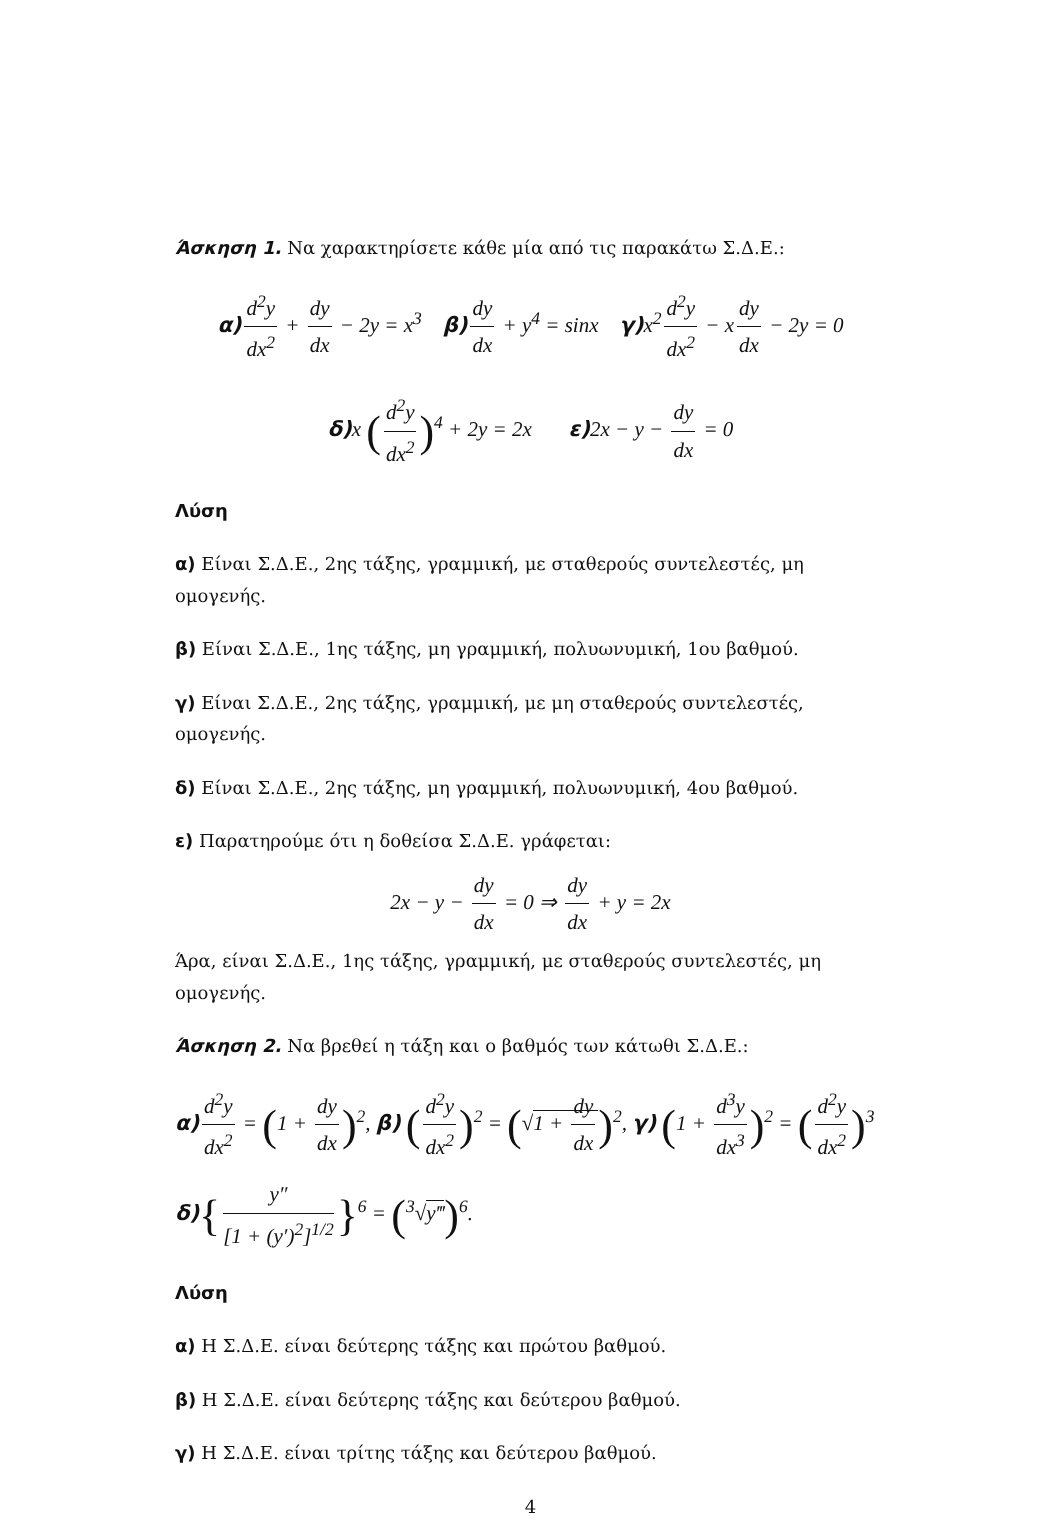Άσκηση 1. Να χαρακτηρίσετε κάθε μία από τις παρακάτω Σ.Δ.Ε.:
α) d<sup>2</sup>y dx<sup>2</sup> + dy dx − 2y = x<sup>3</sup> β) dy dx + y<sup>4</sup> = sinx γ) x<sup>2</sup> d<sup>2</sup>y dx<sup>2</sup> − x dy dx − 2y = 0
δ) x (d<sup>2</sup>y dx<sup>2</sup>)<sup>4</sup> + 2y = 2x ε) 2x − y − dy dx = 0
Λύση
α) Είναι Σ.Δ.Ε., 2ης τάξης, γραμμική, με σταθερούς συντελεστές, μη ομογενής.
β) Είναι Σ.Δ.Ε., 1ης τάξης, μη γραμμική, πολυωνυμική, 1ου βαθμού.
γ) Είναι Σ.Δ.Ε., 2ης τάξης, γραμμική, με μη σταθερούς συντελεστές, ομογενής.
δ) Είναι Σ.Δ.Ε., 2ης τάξης, μη γραμμική, πολυωνυμική, 4ου βαθμού.
ε) Παρατηρούμε ότι η δοθείσα Σ.Δ.Ε. γράφεται:
2x − y − dy dx = 0 ⇒ dy dx + y = 2x
Άρα, είναι Σ.Δ.Ε., 1ης τάξης, γραμμική, με σταθερούς συντελεστές, μη ομογενής.
Άσκηση 2. Να βρεθεί η τάξη και ο βαθμός των κάτωθι Σ.Δ.Ε.:
α) d<sup>2</sup>y dx<sup>2</sup> = (1 + dy dx)<sup>2</sup>, β) (d<sup>2</sup>y dx<sup>2</sup>)<sup>2</sup> = (√1 + dy dx)<sup>2</sup>, γ) (1 + d<sup>3</sup>y dx<sup>3</sup>)<sup>2</sup> = (d<sup>2</sup>y dx<sup>2</sup>)<sup>3</sup>
δ){ y″ [1 + (y′)<sup>2</sup>]<sup>1/2</sup> }<sup>6</sup> = (<sup>3</sup>√y‴)<sup>6</sup>.
Λύση
α) Η Σ.Δ.Ε. είναι δεύτερης τάξης και πρώτου βαθμού.
β) Η Σ.Δ.Ε. είναι δεύτερης τάξης και δεύτερου βαθμού.
γ) Η Σ.Δ.Ε. είναι τρίτης τάξης και δεύτερου βαθμού.
4